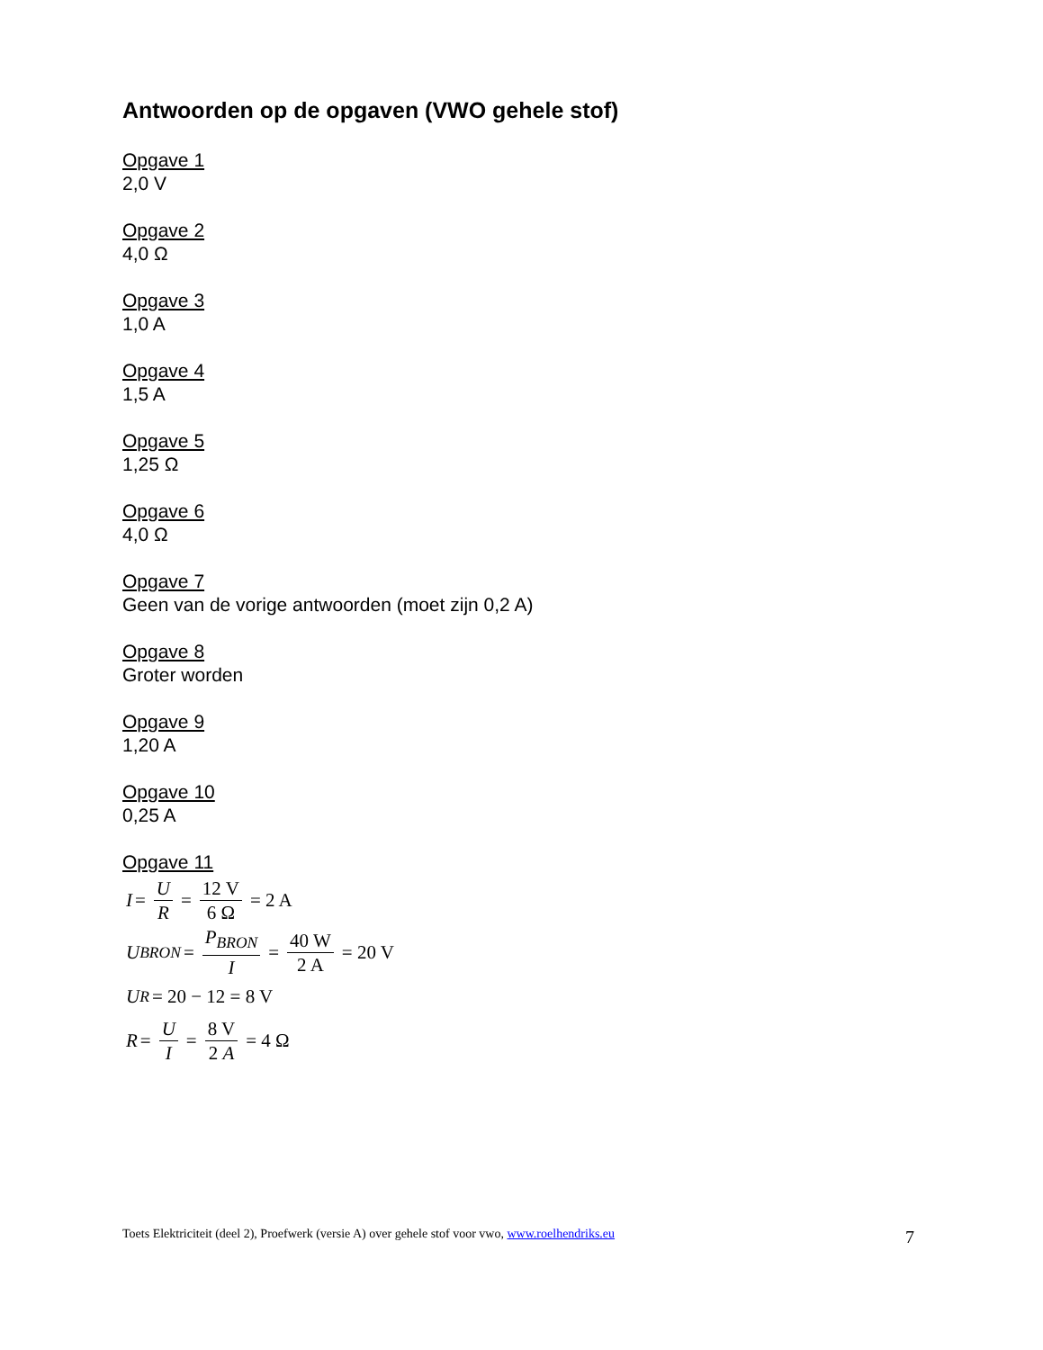Antwoorden op de opgaven (VWO gehele stof)
Opgave 1
2,0 V
Opgave 2
4,0 Ω
Opgave 3
1,0 A
Opgave 4
1,5 A
Opgave 5
1,25 Ω
Opgave 6
4,0 Ω
Opgave 7
Geen van de vorige antwoorden (moet zijn 0,2 A)
Opgave 8
Groter worden
Opgave 9
1,20 A
Opgave 10
0,25 A
Opgave 11
I = U R = 12 V 6 Ω = 2 A
U<sub>BRON</sub> = P<sub>BRON</sub> I = 40 W 2 A = 20 V
U<sub>R</sub> = 20 − 12 = 8 V
R = U I = 8 V 2 A = 4 Ω
Toets Elektriciteit (deel 2), Proefwerk (versie A) over gehele stof voor vwo, www.roelhendriks.eu 7